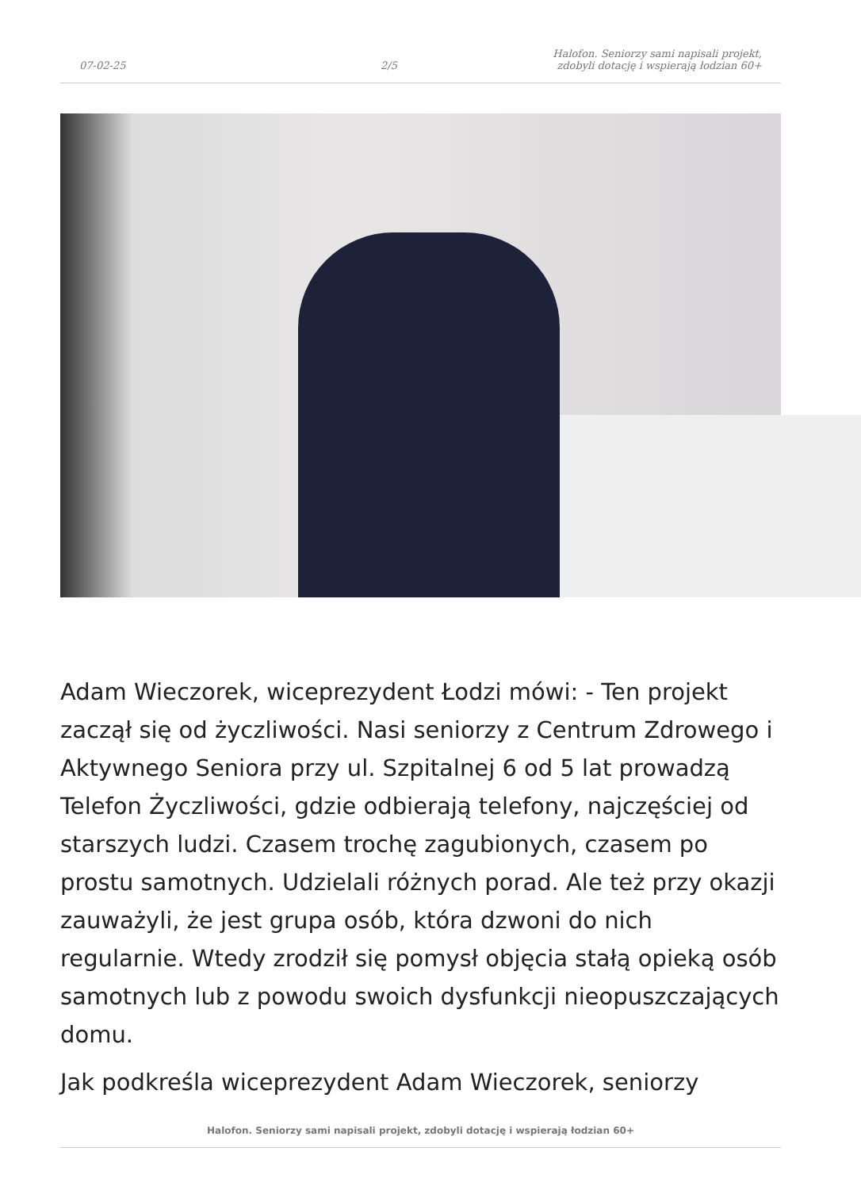07-02-25 2/5 Halofon. Seniorzy sami napisali projekt, zdobyli dotację i wspierają łodzian 60+
Adam Wieczorek, wiceprezydent Łodzi mówi: - Ten projekt zaczął się od życzliwości. Nasi seniorzy z Centrum Zdrowego i Aktywnego Seniora przy ul. Szpitalnej 6 od 5 lat prowadzą Telefon Życzliwości, gdzie odbierają telefony, najczęściej od starszych ludzi. Czasem trochę zagubionych, czasem po prostu samotnych. Udzielali różnych porad. Ale też przy okazji zauważyli, że jest grupa osób, która dzwoni do nich regularnie. Wtedy zrodził się pomysł objęcia stałą opieką osób samotnych lub z powodu swoich dysfunkcji nieopuszczających domu.
Jak podkreśla wiceprezydent Adam Wieczorek, seniorzy
Halofon. Seniorzy sami napisali projekt, zdobyli dotację i wspierają łodzian 60+